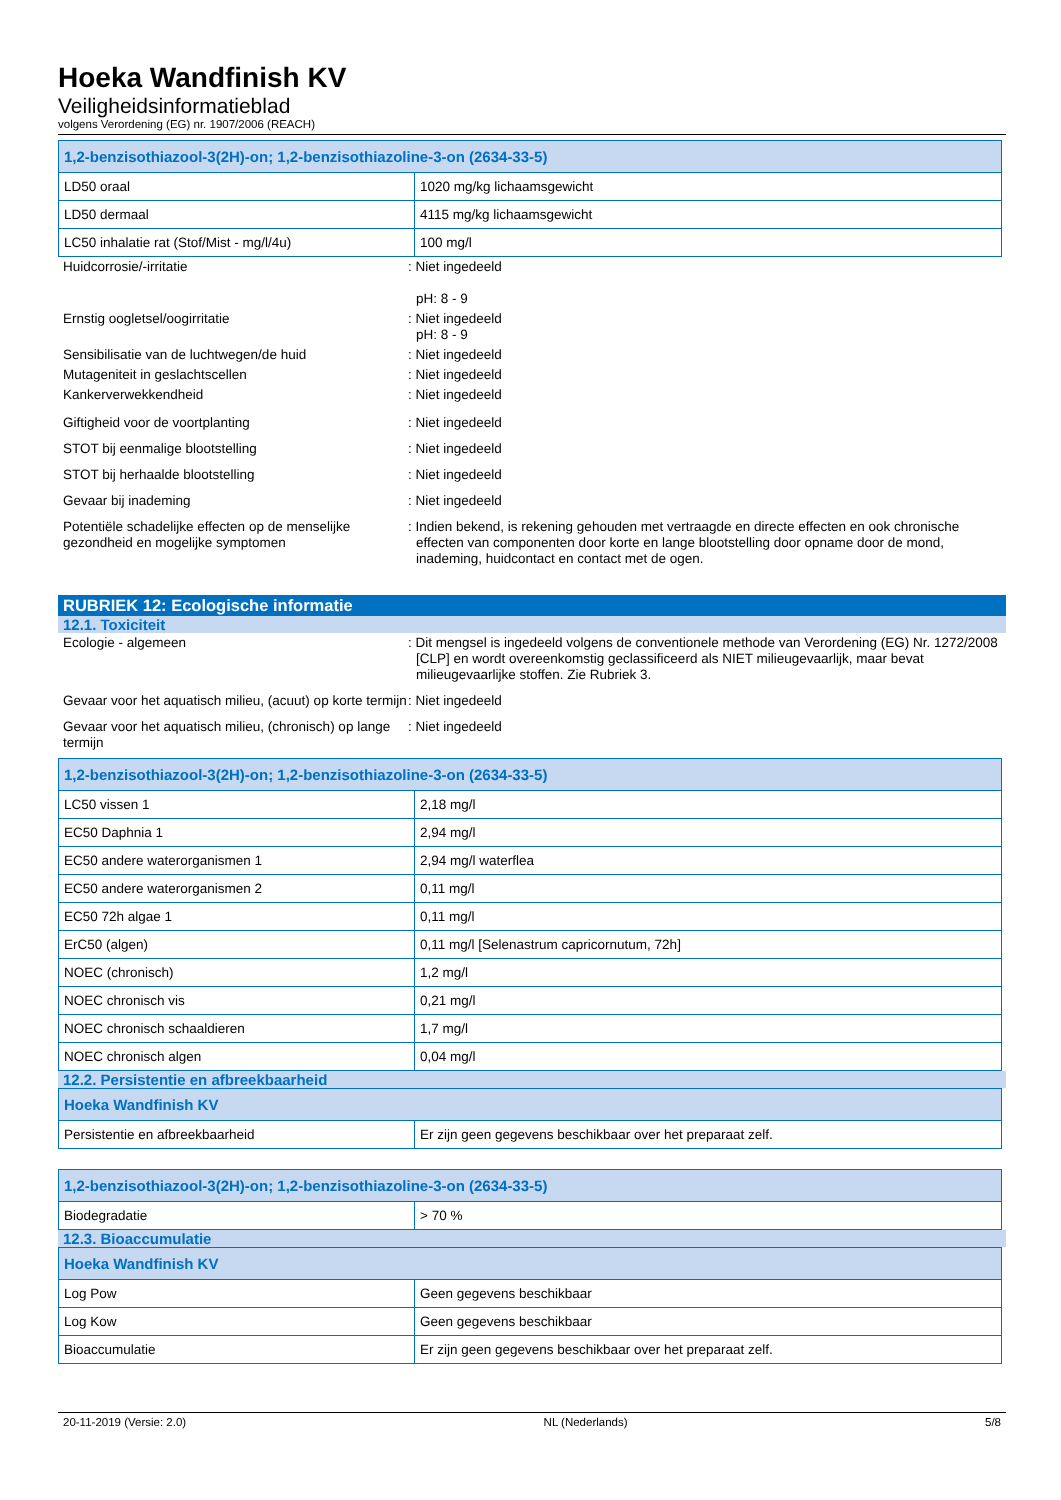Hoeka Wandfinish KV
Veiligheidsinformatieblad
volgens Verordening (EG) nr. 1907/2006 (REACH)
| 1,2-benzisothiazool-3(2H)-on; 1,2-benzisothiazoline-3-on (2634-33-5) | |
| --- | --- |
| LD50 oraal | 1020 mg/kg lichaamsgewicht |
| LD50 dermaal | 4115 mg/kg lichaamsgewicht |
| LC50 inhalatie rat (Stof/Mist - mg/l/4u) | 100 mg/l |
Huidcorrosie/-irritatie : Niet ingedeeld
pH: 8 - 9
Ernstig oogletsel/oogirritatie : Niet ingedeeld
pH: 8 - 9
Sensibilisatie van de luchtwegen/de huid : Niet ingedeeld
Mutageniteit in geslachtscellen : Niet ingedeeld
Kankerverwekkendheid : Niet ingedeeld
Giftigheid voor de voortplanting : Niet ingedeeld
STOT bij eenmalige blootstelling : Niet ingedeeld
STOT bij herhaalde blootstelling : Niet ingedeeld
Gevaar bij inademing : Niet ingedeeld
Potentiële schadelijke effecten op de menselijke gezondheid en mogelijke symptomen
: Indien bekend, is rekening gehouden met vertraagde en directe effecten en ook chronische effecten van componenten door korte en lange blootstelling door opname door de mond, inademing, huidcontact en contact met de ogen.
RUBRIEK 12: Ecologische informatie
12.1. Toxiciteit
Ecologie - algemeen : Dit mengsel is ingedeeld volgens de conventionele methode van Verordening (EG) Nr. 1272/2008 [CLP] en wordt overeenkomstig geclassificeerd als NIET milieugevaarlijk, maar bevat milieugevaarlijke stoffen. Zie Rubriek 3.
Gevaar voor het aquatisch milieu, (acuut) op korte termijn
: Niet ingedeeld
Gevaar voor het aquatisch milieu, (chronisch) op lange termijn
: Niet ingedeeld
| 1,2-benzisothiazool-3(2H)-on; 1,2-benzisothiazoline-3-on (2634-33-5) | |
| --- | --- |
| LC50 vissen 1 | 2,18 mg/l |
| EC50 Daphnia 1 | 2,94 mg/l |
| EC50 andere waterorganismen 1 | 2,94 mg/l waterflea |
| EC50 andere waterorganismen 2 | 0,11 mg/l |
| EC50 72h algae 1 | 0,11 mg/l |
| ErC50 (algen) | 0,11 mg/l [Selenastrum capricornutum, 72h] |
| NOEC (chronisch) | 1,2 mg/l |
| NOEC chronisch vis | 0,21 mg/l |
| NOEC chronisch schaaldieren | 1,7 mg/l |
| NOEC chronisch algen | 0,04 mg/l |
12.2. Persistentie en afbreekbaarheid
| Hoeka Wandfinish KV | |
| --- | --- |
| Persistentie en afbreekbaarheid | Er zijn geen gegevens beschikbaar over het preparaat zelf. |
| 1,2-benzisothiazool-3(2H)-on; 1,2-benzisothiazoline-3-on (2634-33-5) | |
| --- | --- |
| Biodegradatie | > 70 % |
12.3. Bioaccumulatie
| Hoeka Wandfinish KV | |
| --- | --- |
| Log Pow | Geen gegevens beschikbaar |
| Log Kow | Geen gegevens beschikbaar |
| Bioaccumulatie | Er zijn geen gegevens beschikbaar over het preparaat zelf. |
20-11-2019 (Versie: 2.0) NL (Nederlands) 5/8